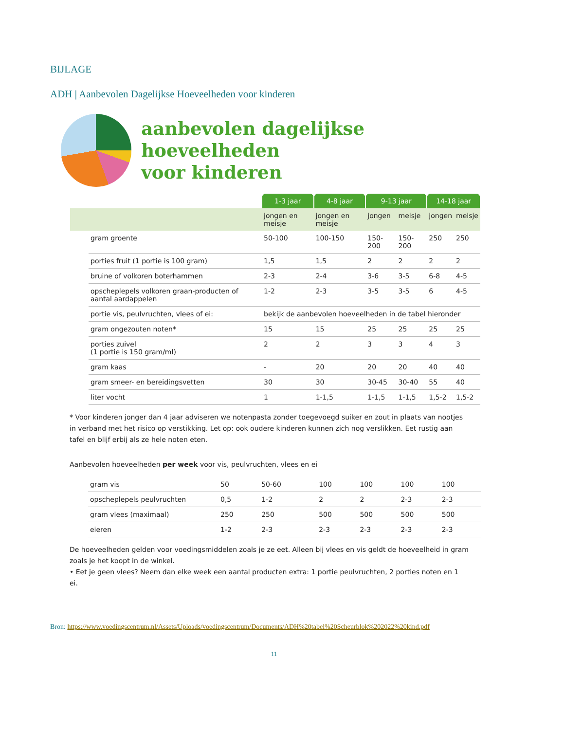BIJLAGE
ADH | Aanbevolen Dagelijkse Hoeveelheden voor kinderen
aanbevolen dagelijkse hoeveelheden
voor kinderen
| | | 1-3 jaar | 4-8 jaar | 9-13 jaar | | 14-18 jaar | |
| --- | --- | --- | --- | --- | --- | --- | --- |
| | | jongen en meisje | jongen en meisje | jongen | meisje | jongen | meisje |
| | gram groente | 50-100 | 100-150 | 150-200 | 150-200 | 250 | 250 |
| | porties fruit (1 portie is 100 gram) | 1,5 | 1,5 | 2 | 2 | 2 | 2 |
| | bruine of volkoren boterhammen | 2-3 | 2-4 | 3-6 | 3-5 | 6-8 | 4-5 |
| | opscheplepels volkoren graan-producten of aantal aardappelen | 1-2 | 2-3 | 3-5 | 3-5 | 6 | 4-5 |
| | portie vis, peulvruchten, vlees of ei: | bekijk de aanbevolen hoeveelheden in de tabel hieronder | | | | | |
| | gram ongezouten noten* | 15 | 15 | 25 | 25 | 25 | 25 |
| | porties zuivel (1 portie is 150 gram/ml) | 2 | 2 | 3 | 3 | 4 | 3 |
| | gram kaas | - | 20 | 20 | 20 | 40 | 40 |
| | gram smeer- en bereidingsvetten | 30 | 30 | 30-45 | 30-40 | 55 | 40 |
| | liter vocht | 1 | 1-1,5 | 1-1,5 | 1-1,5 | 1,5-2 | 1,5-2 |
* Voor kinderen jonger dan 4 jaar adviseren we notenpasta zonder toegevoegd suiker en zout in plaats van nootjes in verband met het risico op verstikking. Let op: ook oudere kinderen kunnen zich nog verslikken. Eet rustig aan tafel en blijf erbij als ze hele noten eten.
Aanbevolen hoeveelheden per week voor vis, peulvruchten, vlees en ei
| | gram vis | 50 | 50-60 | 100 | 100 | 100 | 100 |
| | opscheplepels peulvruchten | 0,5 | 1-2 | 2 | 2 | 2-3 | 2-3 |
| | gram vlees (maximaal) | 250 | 250 | 500 | 500 | 500 | 500 |
| | eieren | 1-2 | 2-3 | 2-3 | 2-3 | 2-3 | 2-3 |
De hoeveelheden gelden voor voedingsmiddelen zoals je ze eet. Alleen bij vlees en vis geldt de hoeveelheid in gram zoals je het koopt in de winkel.
• Eet je geen vlees? Neem dan elke week een aantal producten extra: 1 portie peulvruchten, 2 porties noten en 1 ei.
Bron: https://www.voedingscentrum.nl/Assets/Uploads/voedingscentrum/Documents/ADH%20tabel%20Scheurblok%202022%20kind.pdf
11